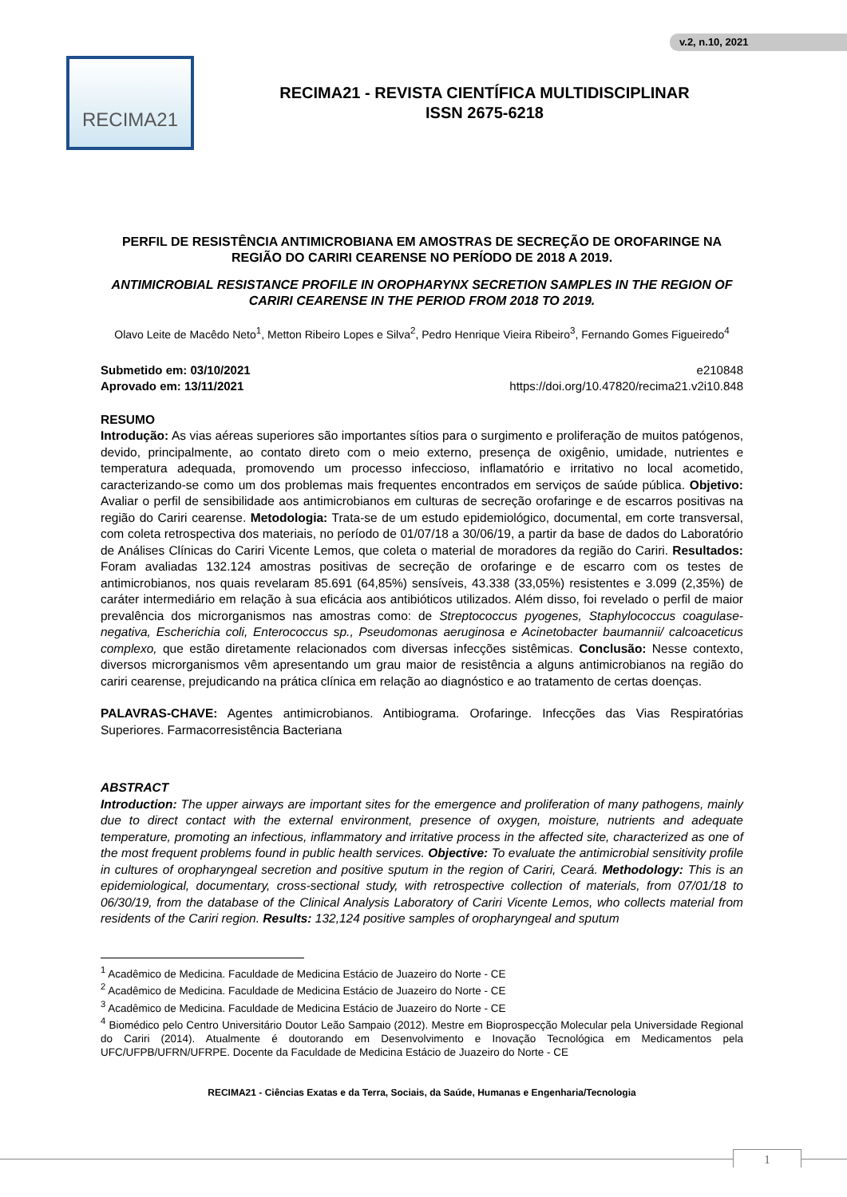v.2, n.10, 2021
RECIMA21
RECIMA21 - REVISTA CIENTÍFICA MULTIDISCIPLINAR
ISSN 2675-6218
PERFIL DE RESISTÊNCIA ANTIMICROBIANA EM AMOSTRAS DE SECREÇÃO DE OROFARINGE NA REGIÃO DO CARIRI CEARENSE NO PERÍODO DE 2018 A 2019.
ANTIMICROBIAL RESISTANCE PROFILE IN OROPHARYNX SECRETION SAMPLES IN THE REGION OF CARIRI CEARENSE IN THE PERIOD FROM 2018 TO 2019.
Olavo Leite de Macêdo Neto<sup>1</sup>, Metton Ribeiro Lopes e Silva<sup>2</sup>, Pedro Henrique Vieira Ribeiro<sup>3</sup>, Fernando Gomes Figueiredo<sup>4</sup>
Submetido em: 03/10/2021
Aprovado em: 13/11/2021
e210848
https://doi.org/10.47820/recima21.v2i10.848
RESUMO
Introdução: As vias aéreas superiores são importantes sítios para o surgimento e proliferação de muitos patógenos, devido, principalmente, ao contato direto com o meio externo, presença de oxigênio, umidade, nutrientes e temperatura adequada, promovendo um processo infeccioso, inflamatório e irritativo no local acometido, caracterizando-se como um dos problemas mais frequentes encontrados em serviços de saúde pública. Objetivo: Avaliar o perfil de sensibilidade aos antimicrobianos em culturas de secreção orofaringe e de escarros positivas na região do Cariri cearense. Metodologia: Trata-se de um estudo epidemiológico, documental, em corte transversal, com coleta retrospectiva dos materiais, no período de 01/07/18 a 30/06/19, a partir da base de dados do Laboratório de Análises Clínicas do Cariri Vicente Lemos, que coleta o material de moradores da região do Cariri. Resultados: Foram avaliadas 132.124 amostras positivas de secreção de orofaringe e de escarro com os testes de antimicrobianos, nos quais revelaram 85.691 (64,85%) sensíveis, 43.338 (33,05%) resistentes e 3.099 (2,35%) de caráter intermediário em relação à sua eficácia aos antibióticos utilizados. Além disso, foi revelado o perfil de maior prevalência dos microrganismos nas amostras como: de Streptococcus pyogenes, Staphylococcus coagulase-negativa, Escherichia coli, Enterococcus sp., Pseudomonas aeruginosa e Acinetobacter baumannii/ calcoaceticus complexo, que estão diretamente relacionados com diversas infecções sistêmicas. Conclusão: Nesse contexto, diversos microrganismos vêm apresentando um grau maior de resistência a alguns antimicrobianos na região do cariri cearense, prejudicando na prática clínica em relação ao diagnóstico e ao tratamento de certas doenças.
PALAVRAS-CHAVE: Agentes antimicrobianos. Antibiograma. Orofaringe. Infecções das Vias Respiratórias Superiores. Farmacorresistência Bacteriana
ABSTRACT
Introduction: The upper airways are important sites for the emergence and proliferation of many pathogens, mainly due to direct contact with the external environment, presence of oxygen, moisture, nutrients and adequate temperature, promoting an infectious, inflammatory and irritative process in the affected site, characterized as one of the most frequent problems found in public health services. Objective: To evaluate the antimicrobial sensitivity profile in cultures of oropharyngeal secretion and positive sputum in the region of Cariri, Ceará. Methodology: This is an epidemiological, documentary, cross-sectional study, with retrospective collection of materials, from 07/01/18 to 06/30/19, from the database of the Clinical Analysis Laboratory of Cariri Vicente Lemos, who collects material from residents of the Cariri region. Results: 132,124 positive samples of oropharyngeal and sputum
<sup>1</sup> Acadêmico de Medicina. Faculdade de Medicina Estácio de Juazeiro do Norte - CE
<sup>2</sup> Acadêmico de Medicina. Faculdade de Medicina Estácio de Juazeiro do Norte - CE
<sup>3</sup> Acadêmico de Medicina. Faculdade de Medicina Estácio de Juazeiro do Norte - CE
<sup>4</sup> Biomédico pelo Centro Universitário Doutor Leão Sampaio (2012). Mestre em Bioprospecção Molecular pela Universidade Regional do Cariri (2014). Atualmente é doutorando em Desenvolvimento e Inovação Tecnológica em Medicamentos pela UFC/UFPB/UFRN/UFRPE. Docente da Faculdade de Medicina Estácio de Juazeiro do Norte - CE
RECIMA21 - Ciências Exatas e da Terra, Sociais, da Saúde, Humanas e Engenharia/Tecnologia
1